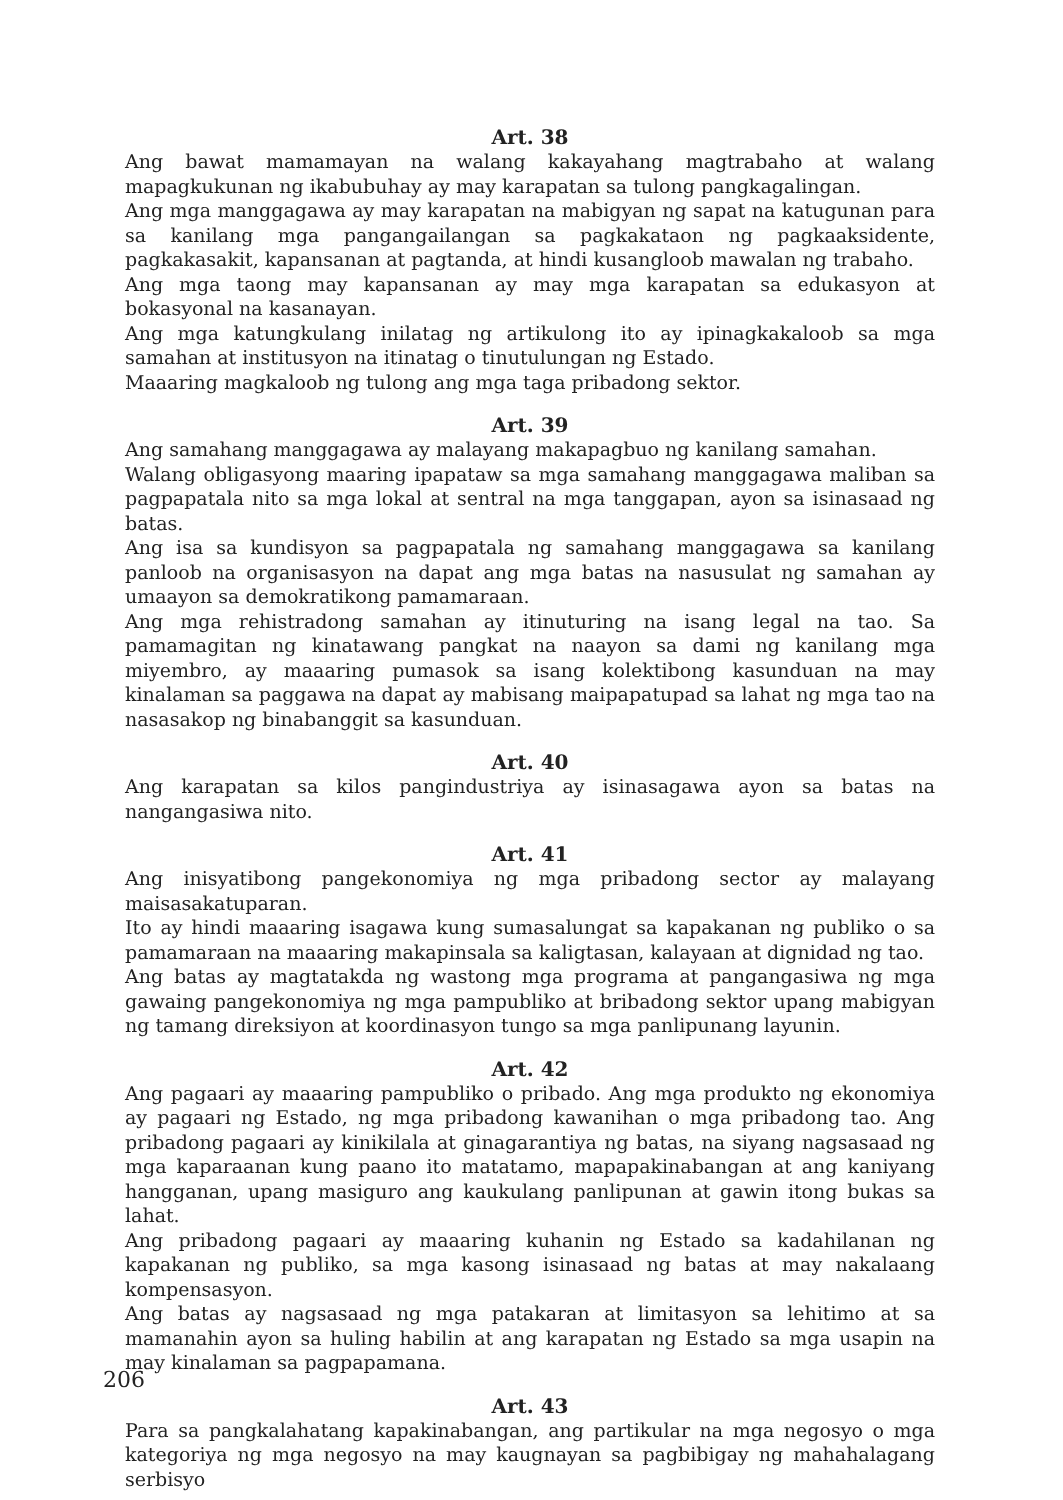Art. 38
Ang bawat mamamayan na walang kakayahang magtrabaho at walang mapagkukunan ng ikabubuhay ay may karapatan sa tulong pangkagalingan.
Ang mga manggagawa ay may karapatan na mabigyan ng sapat na katugunan para sa kanilang mga pangangailangan sa pagkakataon ng pagkaaksidente, pagkakasakit, kapansanan at pagtanda, at hindi kusangloob mawalan ng trabaho.
Ang mga taong may kapansanan ay may mga karapatan sa edukasyon at bokasyonal na kasanayan.
Ang mga katungkulang inilatag ng artikulong ito ay ipinagkakaloob sa mga samahan at institusyon na itinatag o tinutulungan ng Estado.
Maaaring magkaloob ng tulong ang mga taga pribadong sektor.
Art. 39
Ang samahang manggagawa ay malayang makapagbuo ng kanilang samahan.
Walang obligasyong maaring ipapataw sa mga samahang manggagawa maliban sa pagpapatala nito sa mga lokal at sentral na mga tanggapan, ayon sa isinasaad ng batas.
Ang isa sa kundisyon sa pagpapatala ng samahang manggagawa sa kanilang panloob na organisasyon na dapat ang mga batas na nasusulat ng samahan ay umaayon sa demokratikong pamamaraan.
Ang mga rehistradong samahan ay itinuturing na isang legal na tao. Sa pamamagitan ng kinatawang pangkat na naayon sa dami ng kanilang mga miyembro, ay maaaring pumasok sa isang kolektibong kasunduan na may kinalaman sa paggawa na dapat ay mabisang maipapatupad sa lahat ng mga tao na nasasakop ng binabanggit sa kasunduan.
Art. 40
Ang karapatan sa kilos pangindustriya ay isinasagawa ayon sa batas na nangangasiwa nito.
Art. 41
Ang inisyatibong pangekonomiya ng mga pribadong sector ay malayang maisasakatuparan.
Ito ay hindi maaaring isagawa kung sumasalungat sa kapakanan ng publiko o sa pamamaraan na maaaring makapinsala sa kaligtasan, kalayaan at dignidad ng tao.
Ang batas ay magtatakda ng wastong mga programa at pangangasiwa ng mga gawaing pangekonomiya ng mga pampubliko at bribadong sektor upang mabigyan ng tamang direksiyon at koordinasyon tungo sa mga panlipunang layunin.
Art. 42
Ang pagaari ay maaaring pampubliko o pribado. Ang mga produkto ng ekonomiya ay pagaari ng Estado, ng mga pribadong kawanihan o mga pribadong tao. Ang pribadong pagaari ay kinikilala at ginagarantiya ng batas, na siyang nagsasaad ng mga kaparaanan kung paano ito matatamo, mapapakinabangan at ang kaniyang hangganan, upang masiguro ang kaukulang panlipunan at gawin itong bukas sa lahat.
Ang pribadong pagaari ay maaaring kuhanin ng Estado sa kadahilanan ng kapakanan ng publiko, sa mga kasong isinasaad ng batas at may nakalaang kompensasyon.
Ang batas ay nagsasaad ng mga patakaran at limitasyon sa lehitimo at sa mamanahin ayon sa huling habilin at ang karapatan ng Estado sa mga usapin na may kinalaman sa pagpapamana.
Art. 43
Para sa pangkalahatang kapakinabangan, ang partikular na mga negosyo o mga kategoriya ng mga negosyo na may kaugnayan sa pagbibigay ng mahahalagang serbisyo
206